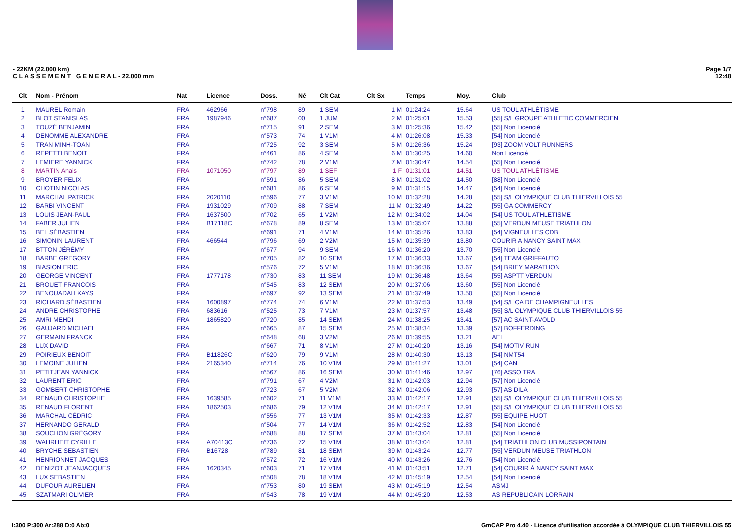- 22KM (22.000 km)
C L A S S E M E N T G E N E R A L - 22.000 mm
Page 1/7
12:48
| Clt | Nom - Prénom | Nat | Licence | Doss. | Né | Clt Cat | Clt Sx | Temps | Moy. | Club |
| --- | --- | --- | --- | --- | --- | --- | --- | --- | --- | --- |
| 1 | MAUREL Romain | FRA | 462966 | n°798 | 89 | 1 SEM | 1 M | 01:24:24 | 15.64 | US TOUL ATHLÉTISME |
| 2 | BLOT STANISLAS | FRA | 1987946 | n°687 | 00 | 1 JUM | 2 M | 01:25:01 | 15.53 | [55] S/L GROUPE ATHLETIC COMMERCIEN |
| 3 | TOUZÉ BENJAMIN | FRA | | n°715 | 91 | 2 SEM | 3 M | 01:25:36 | 15.42 | [55] Non Licencié |
| 4 | DENOMME ALEXANDRE | FRA | | n°573 | 74 | 1 V1M | 4 M | 01:26:08 | 15.33 | [54] Non Licencié |
| 5 | TRAN MINH-TOAN | FRA | | n°725 | 92 | 3 SEM | 5 M | 01:26:36 | 15.24 | [93] ZOOM VOLT RUNNERS |
| 6 | REPETTI BENOIT | FRA | | n°461 | 86 | 4 SEM | 6 M | 01:30:25 | 14.60 | Non Licencié |
| 7 | LEMIERE YANNICK | FRA | | n°742 | 78 | 2 V1M | 7 M | 01:30:47 | 14.54 | [55] Non Licencié |
| 8 | MARTIN Anais | FRA | 1071050 | n°797 | 89 | 1 SEF | 1 F | 01:31:01 | 14.51 | US TOUL ATHLÉTISME |
| 9 | BROYER FELIX | FRA | | n°591 | 86 | 5 SEM | 8 M | 01:31:02 | 14.50 | [88] Non Licencié |
| 10 | CHOTIN NICOLAS | FRA | | n°681 | 86 | 6 SEM | 9 M | 01:31:15 | 14.47 | [54] Non Licencié |
| 11 | MARCHAL PATRICK | FRA | 2020110 | n°596 | 77 | 3 V1M | 10 M | 01:32:28 | 14.28 | [55] S/L OLYMPIQUE CLUB THIERVILLOIS 55 |
| 12 | BARBI VINCENT | FRA | 1931029 | n°709 | 88 | 7 SEM | 11 M | 01:32:49 | 14.22 | [55] GA COMMERCY |
| 13 | LOUIS JEAN-PAUL | FRA | 1637500 | n°702 | 65 | 1 V2M | 12 M | 01:34:02 | 14.04 | [54] US TOUL ATHLETISME |
| 14 | FABER JULIEN | FRA | B17118C | n°678 | 89 | 8 SEM | 13 M | 01:35:07 | 13.88 | [55] VERDUN MEUSE TRIATHLON |
| 15 | BEL SÉBASTIEN | FRA | | n°691 | 71 | 4 V1M | 14 M | 01:35:26 | 13.83 | [54] VIGNEULLES CDB |
| 16 | SIMONIN LAURENT | FRA | 466544 | n°796 | 69 | 2 V2M | 15 M | 01:35:39 | 13.80 | COURIR A NANCY SAINT MAX |
| 17 | BTTON JÉRÉMY | FRA | | n°677 | 94 | 9 SEM | 16 M | 01:36:20 | 13.70 | [55] Non Licencié |
| 18 | BARBE GREGORY | FRA | | n°705 | 82 | 10 SEM | 17 M | 01:36:33 | 13.67 | [54] TEAM GRIFFAUTO |
| 19 | BIASION ERIC | FRA | | n°576 | 72 | 5 V1M | 18 M | 01:36:36 | 13.67 | [54] BRIEY MARATHON |
| 20 | GEORGE VINCENT | FRA | 1777178 | n°730 | 83 | 11 SEM | 19 M | 01:36:48 | 13.64 | [55] ASPTT VERDUN |
| 21 | BROUET FRANCOIS | FRA | | n°545 | 83 | 12 SEM | 20 M | 01:37:06 | 13.60 | [55] Non Licencié |
| 22 | BENOUADAH KAYS | FRA | | n°697 | 92 | 13 SEM | 21 M | 01:37:49 | 13.50 | [55] Non Licencié |
| 23 | RICHARD SÉBASTIEN | FRA | 1600897 | n°774 | 74 | 6 V1M | 22 M | 01:37:53 | 13.49 | [54] S/L CA DE CHAMPIGNEULLES |
| 24 | ANDRE CHRISTOPHE | FRA | 683616 | n°525 | 73 | 7 V1M | 23 M | 01:37:57 | 13.48 | [55] S/L OLYMPIQUE CLUB THIERVILLOIS 55 |
| 25 | AMRI MEHDI | FRA | 1865820 | n°720 | 85 | 14 SEM | 24 M | 01:38:25 | 13.41 | [57] AC SAINT-AVOLD |
| 26 | GAUJARD MICHAEL | FRA | | n°665 | 87 | 15 SEM | 25 M | 01:38:34 | 13.39 | [57] BOFFERDING |
| 27 | GERMAIN FRANCK | FRA | | n°648 | 68 | 3 V2M | 26 M | 01:39:55 | 13.21 | AEL |
| 28 | LUX DAVID | FRA | | n°667 | 71 | 8 V1M | 27 M | 01:40:20 | 13.16 | [54] MOTIV RUN |
| 29 | POIRIEUX BENOIT | FRA | B11826C | n°620 | 79 | 9 V1M | 28 M | 01:40:30 | 13.13 | [54] NMT54 |
| 30 | LEMOINE JULIEN | FRA | 2165340 | n°714 | 76 | 10 V1M | 29 M | 01:41:27 | 13.01 | [54] CAN |
| 31 | PETITJEAN YANNICK | FRA | | n°567 | 86 | 16 SEM | 30 M | 01:41:46 | 12.97 | [76] ASSO TRA |
| 32 | LAURENT ERIC | FRA | | n°791 | 67 | 4 V2M | 31 M | 01:42:03 | 12.94 | [57] Non Licencié |
| 33 | GOMBERT CHRISTOPHE | FRA | | n°723 | 67 | 5 V2M | 32 M | 01:42:06 | 12.93 | [57] AS DILA |
| 34 | RENAUD CHRISTOPHE | FRA | 1639585 | n°602 | 71 | 11 V1M | 33 M | 01:42:17 | 12.91 | [55] S/L OLYMPIQUE CLUB THIERVILLOIS 55 |
| 35 | RENAUD FLORENT | FRA | 1862503 | n°686 | 79 | 12 V1M | 34 M | 01:42:17 | 12.91 | [55] S/L OLYMPIQUE CLUB THIERVILLOIS 55 |
| 36 | MARCHAL CÉDRIC | FRA | | n°556 | 77 | 13 V1M | 35 M | 01:42:33 | 12.87 | [55] EQUIPE HUOT |
| 37 | HERNANDO GERALD | FRA | | n°504 | 77 | 14 V1M | 36 M | 01:42:52 | 12.83 | [54] Non Licencié |
| 38 | SOUCHON GRÉGORY | FRA | | n°688 | 88 | 17 SEM | 37 M | 01:43:04 | 12.81 | [55] Non Licencié |
| 39 | WAHRHEIT CYRILLE | FRA | A70413C | n°736 | 72 | 15 V1M | 38 M | 01:43:04 | 12.81 | [54] TRIATHLON CLUB MUSSIPONTAIN |
| 40 | BRYCHE SEBASTIEN | FRA | B16728 | n°789 | 81 | 18 SEM | 39 M | 01:43:24 | 12.77 | [55] VERDUN MEUSE TRIATHLON |
| 41 | HENRIONNET JACQUES | FRA | | n°572 | 72 | 16 V1M | 40 M | 01:43:26 | 12.76 | [54] Non Licencié |
| 42 | DENIZOT JEANJACQUES | FRA | 1620345 | n°603 | 71 | 17 V1M | 41 M | 01:43:51 | 12.71 | [54] COURIR À NANCY SAINT MAX |
| 43 | LUX SEBASTIEN | FRA | | n°508 | 78 | 18 V1M | 42 M | 01:45:19 | 12.54 | [54] Non Licencié |
| 44 | DUFOUR AURELIEN | FRA | | n°753 | 80 | 19 SEM | 43 M | 01:45:19 | 12.54 | ASMJ |
| 45 | SZATMARI OLIVIER | FRA | | n°643 | 78 | 19 V1M | 44 M | 01:45:20 | 12.53 | AS REPUBLICAIN LORRAIN |
I:300 P:300 Ar:288 D:0 Ab:0 GmCAP Pro 4.40 - Licence d'utilisation accordée à OLYMPIQUE CLUB THIERVILLOIS 55